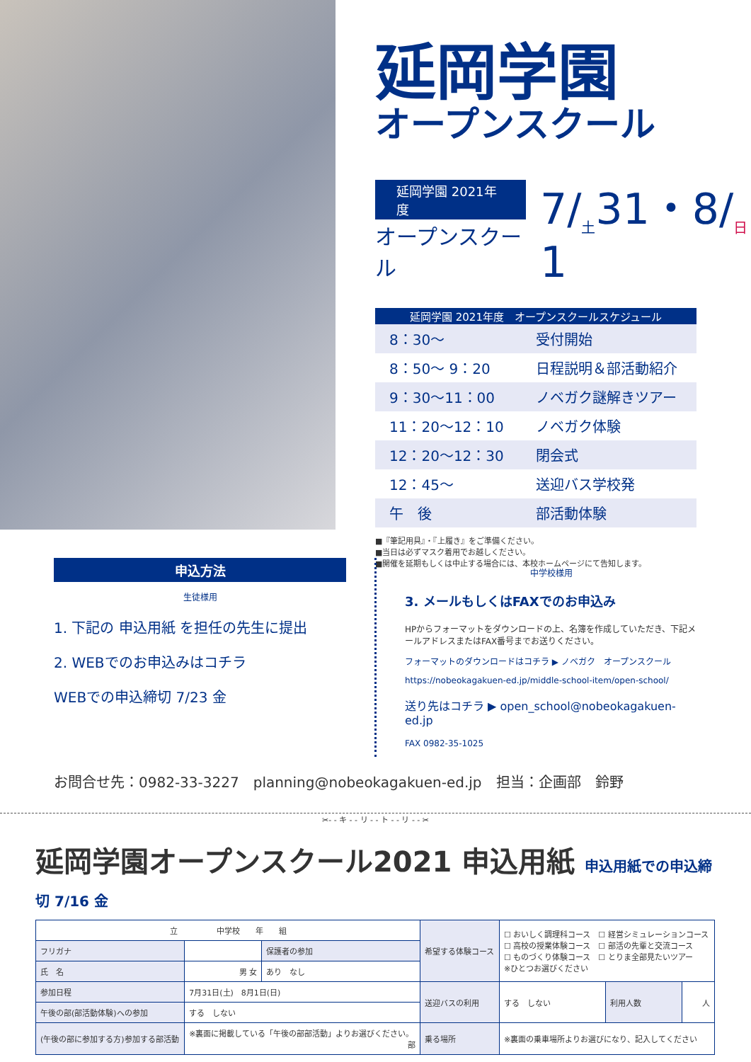延岡学園
オープンスクール
延岡学園 2021年度
オープンスクール
7/<sub>土</sub>31・8/<sub>日</sub>1
| 延岡学園 2021年度 オープンスクールスケジュール | |
| --- | --- |
| 8：30～ | 受付開始 |
| 8：50～ 9：20 | 日程説明＆部活動紹介 |
| 9：30～11：00 | ノベガク謎解きツアー |
| 11：20～12：10 | ノベガク体験 |
| 12：20～12：30 | 閉会式 |
| 12：45～ | 送迎バス学校発 |
| 午 後 | 部活動体験 |
■『筆記用具』・『上履き』をご準備ください。
■当日は必ずマスク着用でお越しください。
■開催を延期もしくは中止する場合には、本校ホームページにて告知します。
申込方法
生徒様用
1. 下記の 申込用紙 を担任の先生に提出
2. WEBでのお申込みはコチラ
WEBでの申込締切 7/23 金
中学校様用
3. メールもしくはFAXでのお申込み
HPからフォーマットをダウンロードの上、名簿を作成していただき、下記メールアドレスまたはFAX番号までお送りください。
フォーマットのダウンロードはコチラ ▶ ノベガク　オープンスクール
https://nobeokagakuen-ed.jp/middle-school-item/open-school/
送り先はコチラ ▶ open_school@nobeokagakuen-ed.jp
FAX 0982-35-1025
お問合せ先：0982-33-3227　planning@nobeokagakuen-ed.jp　担当：企画部　鈴野
✂- - キ - - リ - - ト - - リ - - ✂
延岡学園オープンスクール2021 申込用紙 申込用紙での申込締切 7/16 金
| 立 中学校 年 組 | | | 希望する体験コース | ☐ おいしく調理科コース ☐ 経営シミュレーションコース ☐ 高校の授業体験コース ☐ 部活の先輩と交流コース ☐ ものづくり体験コース ☐ とりま全部見たいツアー ※ひとつお選びください | | |
| フリガナ | | 保護者の参加 | | | | |
| 氏 名 | 男 女 | あり なし | | | | |
| 参加日程 | 7月31日(土) 8月1日(日) | | 送迎バスの利用 | する しない | 利用人数 | 人 |
| 午後の部(部活動体験)への参加 | する しない | | | | | |
| (午後の部に参加する方)参加する部活動 | ※裏面に掲載している「午後の部部活動」よりお選びください。 部 | | 乗る場所 | ※裏面の乗車場所よりお選びになり、記入してください | | |